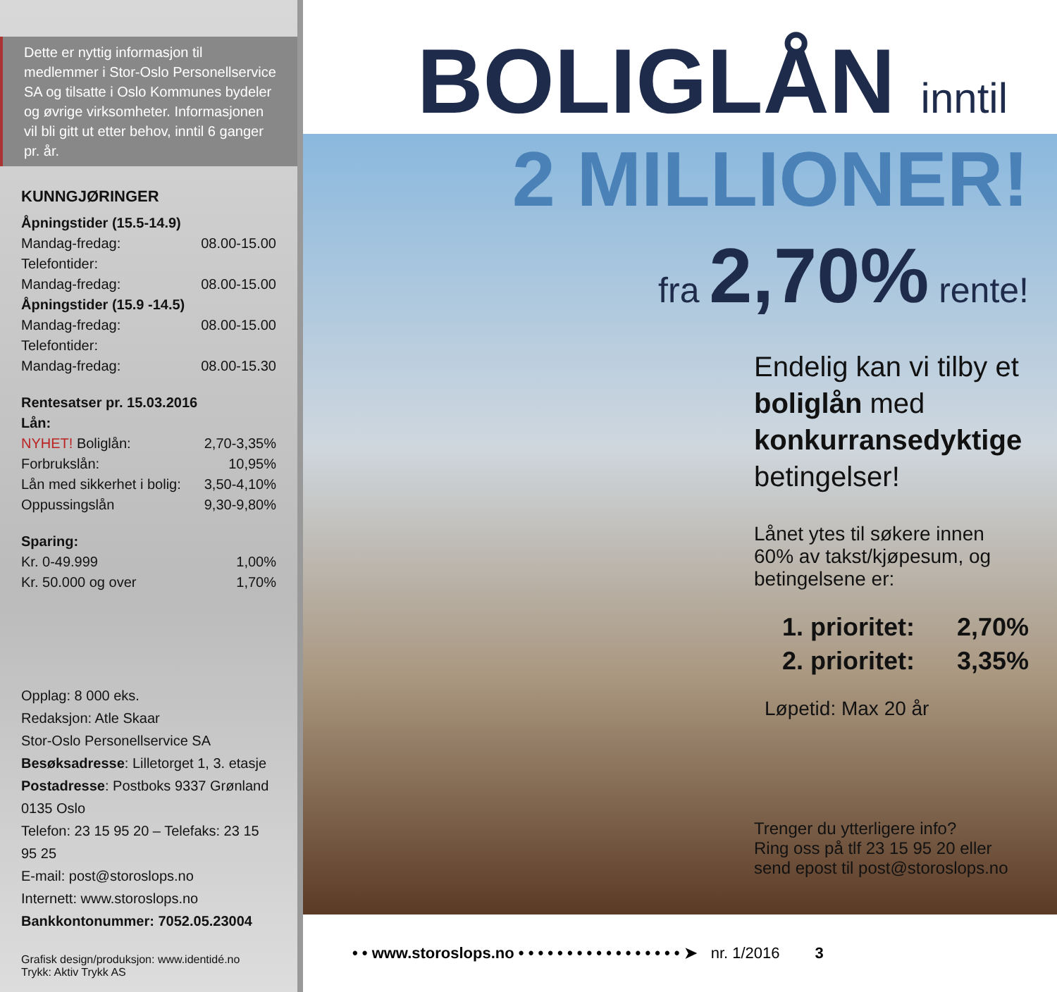Dette er nyttig informasjon til medlemmer i Stor-Oslo Personellservice SA og tilsatte i Oslo Kommunes bydeler og øvrige virksomheter. Informasjonen vil bli gitt ut etter behov, inntil 6 ganger pr. år.
KUNNGJØRINGER
| Åpningstider (15.5-14.9) | |
| Mandag-fredag: | 08.00-15.00 |
| Telefontider: | |
| Mandag-fredag: | 08.00-15.00 |
| Åpningstider (15.9 -14.5) | |
| Mandag-fredag: | 08.00-15.00 |
| Telefontider: | |
| Mandag-fredag: | 08.00-15.30 |
| Rentesatser pr. 15.03.2016 | |
| Lån: | |
| NYHET! Boliglån: | 2,70-3,35% |
| Forbrukslån: | 10,95% |
| Lån med sikkerhet i bolig: | 3,50-4,10% |
| Oppussingslån | 9,30-9,80% |
| Sparing: | |
| Kr. 0-49.999 | 1,00% |
| Kr. 50.000 og over | 1,70% |
Opplag: 8 000 eks.
Redaksjon: Atle Skaar
Stor-Oslo Personellservice SA
Besøksadresse: Lilletorget 1, 3. etasje
Postadresse: Postboks 9337 Grønland
0135 Oslo
Telefon: 23 15 95 20 – Telefaks: 23 15 95 25
E-mail: post@storoslops.no
Internett: www.storoslops.no
Bankkontonummer: 7052.05.23004
Grafisk design/produksjon: www.identidé.no
Trykk: Aktiv Trykk AS
BOLIGLÅN inntil
2 MILLIONER!
fra 2,70% rente!
Endelig kan vi tilby et boliglån med konkurransedyktige betingelser!
Lånet ytes til søkere innen 60% av takst/kjøpesum, og betingelsene er:
| 1. prioritet: | 2,70% |
| 2. prioritet: | 3,35% |
Løpetid: Max 20 år
Trenger du ytterligere info?
Ring oss på tlf 23 15 95 20 eller
send epost til post@storoslops.no
• • www.storoslops.no • • • • • • • • • • • • • • • • • ➤ nr. 1/2016 3